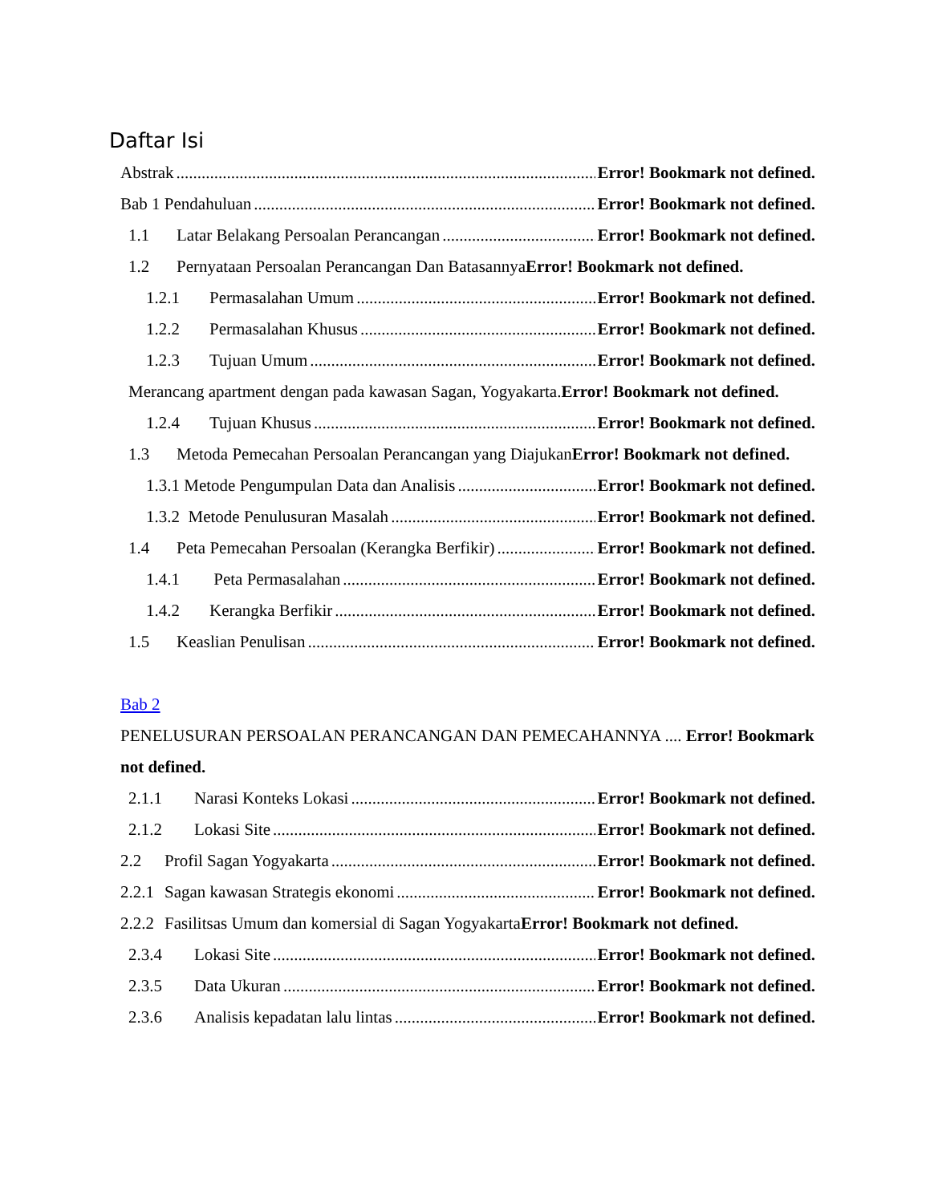Daftar Isi
Abstrak Error! Bookmark not defined.
Bab 1 Pendahuluan Error! Bookmark not defined.
1.1 Latar Belakang Persoalan Perancangan Error! Bookmark not defined.
1.2 Pernyataan Persoalan Perancangan Dan Batasannya Error! Bookmark not defined.
1.2.1 Permasalahan Umum Error! Bookmark not defined.
1.2.2 Permasalahan Khusus Error! Bookmark not defined.
1.2.3 Tujuan Umum Error! Bookmark not defined.
Merancang apartment dengan pada kawasan Sagan, Yogyakarta.Error! Bookmark not defined.
1.2.4 Tujuan Khusus Error! Bookmark not defined.
1.3 Metoda Pemecahan Persoalan Perancangan yang DiajukanError! Bookmark not defined.
1.3.1 Metode Pengumpulan Data dan Analisis Error! Bookmark not defined.
1.3.2 Metode Penulusuran Masalah Error! Bookmark not defined.
1.4 Peta Pemecahan Persoalan (Kerangka Berfikir) Error! Bookmark not defined.
1.4.1 Peta Permasalahan Error! Bookmark not defined.
1.4.2 Kerangka Berfikir Error! Bookmark not defined.
1.5 Keaslian Penulisan Error! Bookmark not defined.
Bab 2
PENELUSURAN PERSOALAN PERANCANGAN DAN PEMECAHANNYA .... Error! Bookmark not defined.
2.1.1 Narasi Konteks Lokasi Error! Bookmark not defined.
2.1.2 Lokasi Site Error! Bookmark not defined.
2.2 Profil Sagan Yogyakarta Error! Bookmark not defined.
2.2.1 Sagan kawasan Strategis ekonomi Error! Bookmark not defined.
2.2.2 Fasilitsas Umum dan komersial di Sagan Yogyakarta Error! Bookmark not defined.
2.3.4 Lokasi Site Error! Bookmark not defined.
2.3.5 Data Ukuran Error! Bookmark not defined.
2.3.6 Analisis kepadatan lalu lintas Error! Bookmark not defined.